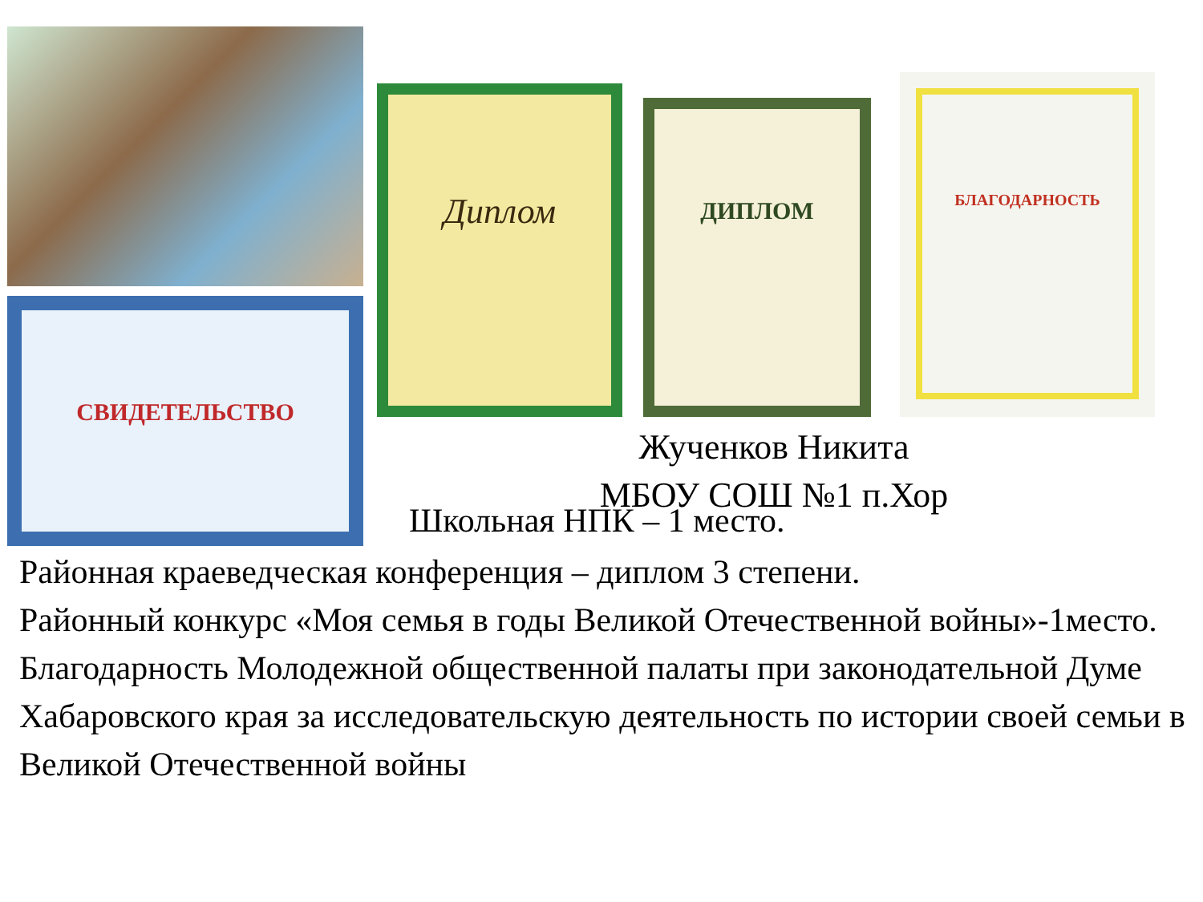СВИДЕТЕЛЬСТВО
Диплом
ДИПЛОМ
БЛАГОДАРНОСТЬ
Жученков Никита
МБОУ СОШ №1 п.Хор
Школьная НПК – 1 место.
Районная краеведческая конференция – диплом 3 степени.
Районный конкурс «Моя семья в годы Великой Отечественной войны»-1место.
Благодарность Молодежной общественной палаты при законодательной Думе Хабаровского края за исследовательскую деятельность по истории своей семьи в Великой Отечественной войны